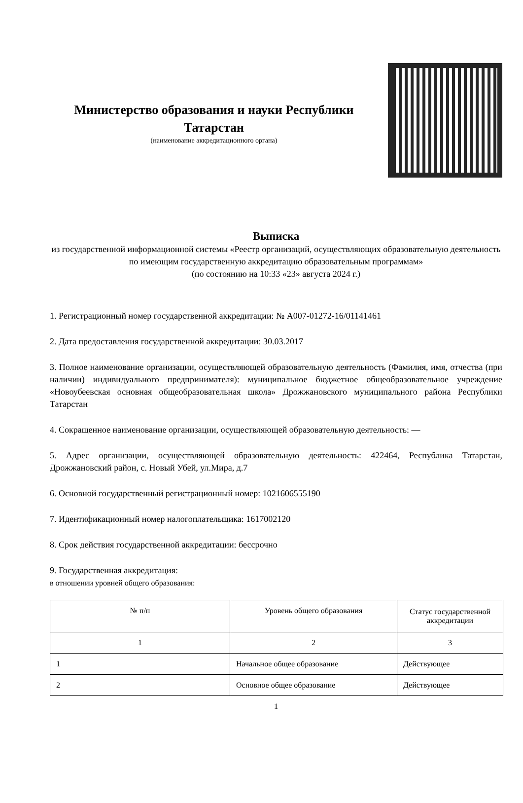Министерство образования и науки Республики Татарстан
(наименование аккредитационного органа)
Выписка
из государственной информационной системы «Реестр организаций, осуществляющих образовательную деятельность по имеющим государственную аккредитацию образовательным программам»
(по состоянию на 10:33 «23» августа 2024 г.)
1. Регистрационный номер государственной аккредитации: № А007-01272-16/01141461
2. Дата предоставления государственной аккредитации: 30.03.2017
3. Полное наименование организации, осуществляющей образовательную деятельность (Фамилия, имя, отчества (при наличии) индивидуального предпринимателя): муниципальное бюджетное общеобразовательное учреждение «Новоубеевская основная общеобразовательная школа» Дрожжановского муниципального района Республики Татарстан
4. Сокращенное наименование организации, осуществляющей образовательную деятельность: —
5. Адрес организации, осуществляющей образовательную деятельность: 422464, Республика Татарстан, Дрожжановский район, с. Новый Убей, ул.Мира, д.7
6. Основной государственный регистрационный номер: 1021606555190
7. Идентификационный номер налогоплательщика: 1617002120
8. Срок действия государственной аккредитации: бессрочно
9. Государственная аккредитация:
в отношении уровней общего образования:
| № п/п | Уровень общего образования | Статус государственной аккредитации |
| --- | --- | --- |
| 1 | 2 | 3 |
| 1 | Начальное общее образование | Действующее |
| 2 | Основное общее образование | Действующее |
1